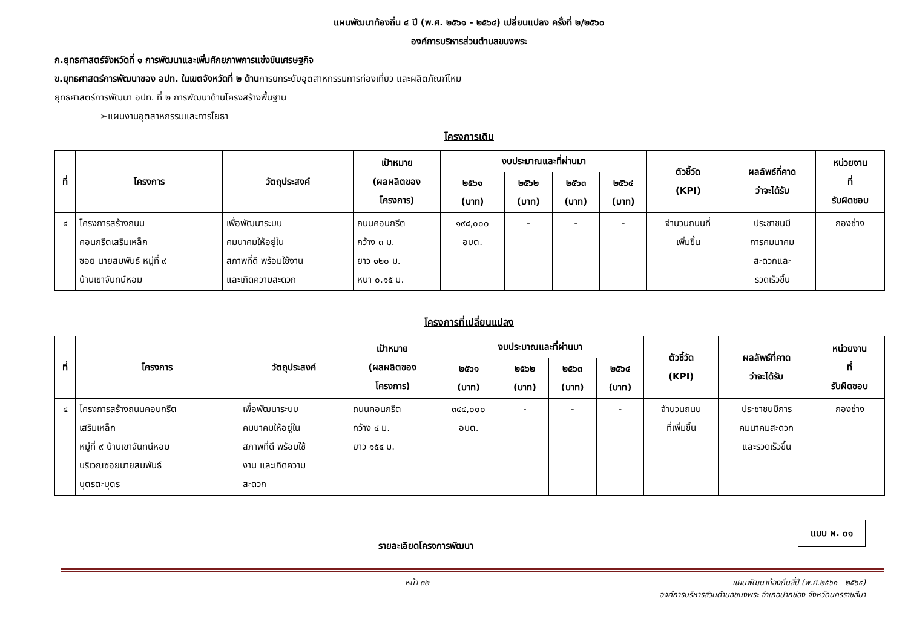แผนพัฒนาท้องถิ่น ๔ ปี (พ.ศ. ๒๕๖๑ - ๒๕๖๔) เปลี่ยนแปลง ครั้งที่ ๒/๒๕๖๐
องค์การบริหารส่วนตำบลขนงพระ
ก.ยุทธศาสตร์จังหวัดที่ ๑ การพัฒนาและเพิ่มศักยภาพการแข่งขันเศรษฐกิจ
ข.ยุทธศาสตร์การพัฒนาของ อปท. ในเขตจังหวัดที่ ๒ ด้านการยกระดับอุตสาหกรรมการท่องเที่ยว และผลิตภัณฑ์ไหม
ยุทธศาสตร์การพัฒนา อปท. ที่ ๒ การพัฒนาด้านโครงสร้างพื้นฐาน
➢แผนงานอุตสาหกรรมและการโยธา
โครงการเดิม
| ที่ | โครงการ | วัตถุประสงค์ | เป้าหมาย (ผลผลิตของ โครงการ) | งบประมาณและที่ผ่านมา | | | | ตัวชี้วัด (KPI) | ผลลัพธ์ที่คาด ว่าจะได้รับ | หน่วยงาน ที่ รับผิดชอบ |
| --- | --- | --- | --- | --- | --- | --- | --- | --- | --- | --- |
| | | | | ๒๕๖๑ (บาท) | ๒๕๖๒ (บาท) | ๒๕๖๓ (บาท) | ๒๕๖๔ (บาท) | | | |
| ๔ | โครงการสร้างถนน คอนกรีตเสริมเหล็ก ซอย นายสมพันธ์ หมู่ที่ ๙ บ้านเขาจันทน์หอม | เพื่อพัฒนาระบบ คมนาคมให้อยู่ใน สภาพที่ดี พร้อมใช้งาน และเกิดความสะดวก | ถนนคอนกรีต กว้าง ๓ ม. ยาว ๑๒๐ ม. หนา ๐.๑๕ ม. | ๑๙๘,๐๐๐ อบต. | - | - | - | จำนวนถนนที่ เพิ่มขึ้น | ประชาชนมี การคมนาคม สะดวกและ รวดเร็วขึ้น | กองช่าง |
โครงการที่เปลี่ยนแปลง
| ที่ | โครงการ | วัตถุประสงค์ | เป้าหมาย (ผลผลิตของ โครงการ) | งบประมาณและที่ผ่านมา | | | | ตัวชี้วัด (KPI) | ผลลัพธ์ที่คาด ว่าจะได้รับ | หน่วยงาน ที่ รับผิดชอบ |
| --- | --- | --- | --- | --- | --- | --- | --- | --- | --- | --- |
| | | | | ๒๕๖๑ (บาท) | ๒๕๖๒ (บาท) | ๒๕๖๓ (บาท) | ๒๕๖๔ (บาท) | | | |
| ๔ | โครงการสร้างถนนคอนกรีต เสริมเหล็ก หมู่ที่ ๙ บ้านเขาจันทน์หอม บริเวณซอยนายสมพันธ์ บุตรตะบุตร | เพื่อพัฒนาระบบ คมนาคมให้อยู่ใน สภาพที่ดี พร้อมใช้ งาน และเกิดความ สะดวก | ถนนคอนกรีต กว้าง ๔ ม. ยาว ๑๕๔ ม. | ๓๔๔,๐๐๐ อบต. | - | - | - | จำนวนถนน ที่เพิ่มขึ้น | ประชาชนมีการ คมนาคมสะดวก และรวดเร็วขึ้น | กองช่าง |
แบบ ผ. ๐๑
รายละเอียดโครงการพัฒนา
หน้า ๓๒ แผนพัฒนาท้องถิ่นสี่ปี (พ.ศ.๒๕๖๑ - ๒๕๖๔)
องค์การบริหารส่วนตำบลขนงพระ อำเภอปากช่อง จังหวัดนครราชสีมา